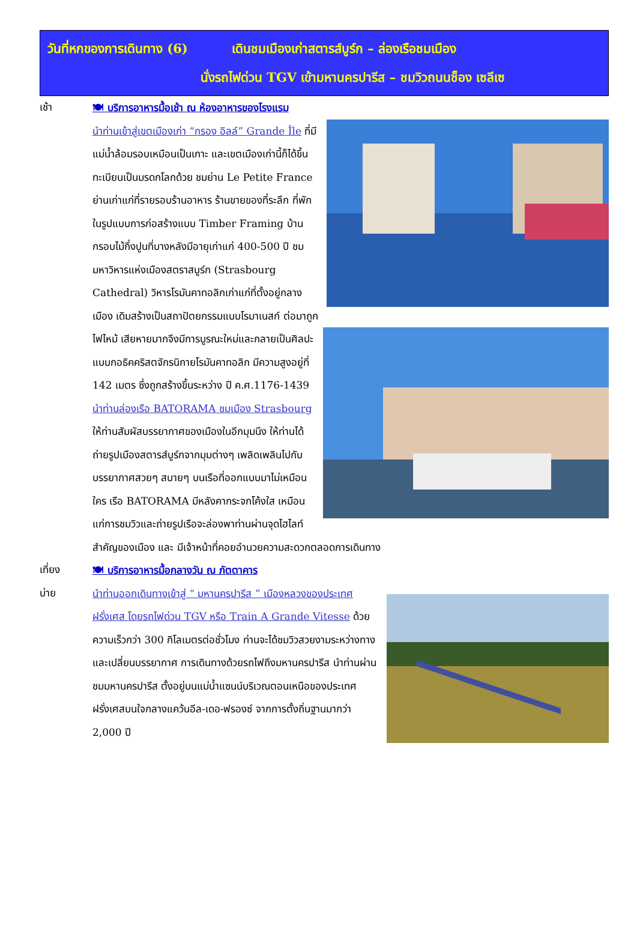วันที่หกของการเดินทาง (6) เดินชมเมืองเก่าสตารส์บูร์ก – ล่องเรือชมเมือง
นั่งรถไฟด่วน TGV เข้ามหานครปารีส – ชมวิวถนนช็อง เซลีเซ
เช้า
🍽 บริการอาหารมื้อเช้า ณ ห้องอาหารของโรงแรม
นำท่านเข้าสู่เขตเมืองเก่า “กรอง อิลล์” Grande Île ที่มีแม่น้ำล้อมรอบเหมือนเป็นเกาะ และเขตเมืองเก่านี้ก็ได้ขึ้นทะเบียนเป็นมรดกโลกด้วย ชมย่าน Le Petite France ย่านเก่าแก่ที่รายรอบร้านอาหาร ร้านขายของที่ระลึก ที่พักในรูปแบบการก่อสร้างแบบ Timber Framing บ้านกรอบไม้กึ่งปูนที่บางหลังมีอายุเก่าแก่ 400-500 ปี ชมมหาวิหารแห่งเมืองสตราสบูร์ก (Strasbourg Cathedral) วิหารโรมันคาทอลิกเก่าแก่ที่ตั้งอยู่กลางเมือง เดิมสร้างเป็นสถาปัตยกรรมแบบโรมาเนสก์ ต่อมาถูกไฟไหม้ เสียหายมากจึงมีการบูรณะใหม่และกลายเป็นศิลปะแบบกอธิคคริสตจักรนิกายโรมันคาทอลิก มีความสูงอยู่ที่ 142 เมตร ซึ่งถูกสร้างขึ้นระหว่าง ปี ค.ศ.1176-1439 นำท่านล่องเรือ BATORAMA ชมเมือง Strasbourg ให้ท่านสัมผัสบรรยากาศของเมืองในอีกมุมนึง ให้ท่านได้ถ่ายรูปเมืองสตารส์บูร์กจากมุมต่างๆ เพลิดเพลินไปกับบรรยากาศสวยๆ สบายๆ บนเรือที่ออกแบบมาไม่เหมือนใคร เรือ BATORAMA มีหลังคากระจกโค้งใส เหมือนแก่การชมวิวและถ่ายรูปเรือจะล่องพาท่านผ่านจุดไฮไลท์สำคัญของเมือง และ มีเจ้าหน้าที่คอยอำนวยความสะดวกตลอดการเดินทาง
เที่ยง
🍽 บริการอาหารมื้อกลางวัน ณ ภัตตาคาร
บ่าย
นำท่านออกเดินทางเข้าสู่ “ มหานครปารีส ” เมืองหลวงของประเทศฝรั่งเศส โดยรถไฟด่วน TGV หรือ Train A Grande Vitesse ด้วยความเร็วกว่า 300 กิโลเมตรต่อชั่วโมง ท่านจะได้ชมวิวสวยงามระหว่างทางและเปลี่ยนบรรยากาศ การเดินทางด้วยรถไฟถึงมหานครปารีส นำท่านผ่านชมมหานครปารีส ตั้งอยู่บนแม่น้ำแซนน์บริเวณตอนเหนือของประเทศฝรั่งเศสบนใจกลางแคว้นอีล-เดอ-ฟรองซ์ จากการตั้งถิ่นฐานมากว่า 2,000 ปี